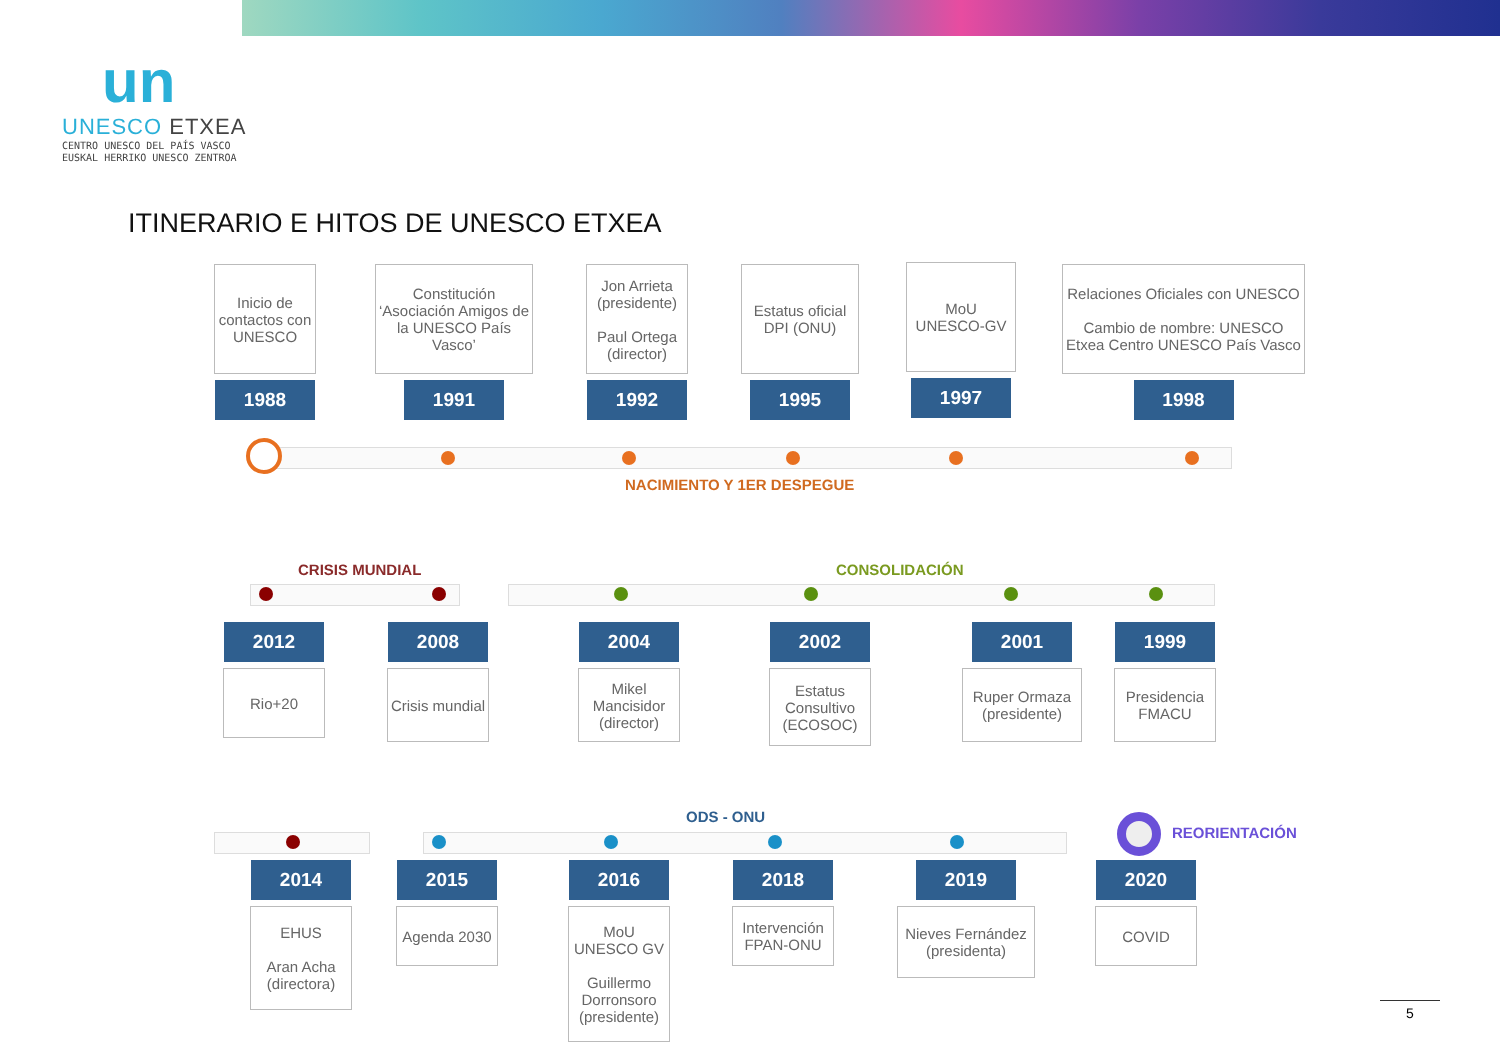un
UNESCO ETXEA
CENTRO UNESCO DEL PAÍS VASCO
EUSKAL HERRIKO UNESCO ZENTROA
ITINERARIO E HITOS DE UNESCO ETXEA
Inicio de contactos con UNESCO
1988
Constitución ‘Asociación Amigos de la UNESCO País Vasco’
1991
Jon Arrieta (presidente)
Paul Ortega (director)
1992
Estatus oficial DPI (ONU)
1995
MoU UNESCO-GV
1997
Relaciones Oficiales con UNESCO
Cambio de nombre: UNESCO Etxea Centro UNESCO País Vasco
1998
NACIMIENTO Y 1ER DESPEGUE
CRISIS MUNDIAL CONSOLIDACIÓN
2012
Rio+20
2008
Crisis mundial
2004
Mikel Mancisidor (director)
2002
Estatus Consultivo (ECOSOC)
2001
Ruper Ormaza (presidente)
1999
Presidencia FMACU
ODS - ONU
REORIENTACIÓN
2014
EHUS
Aran Acha (directora)
2015
Agenda 2030
2016
MoU UNESCO GV
Guillermo Dorronsoro (presidente)
2018
Intervención FPAN-ONU
2019
Nieves Fernández (presidenta)
2020
COVID
5